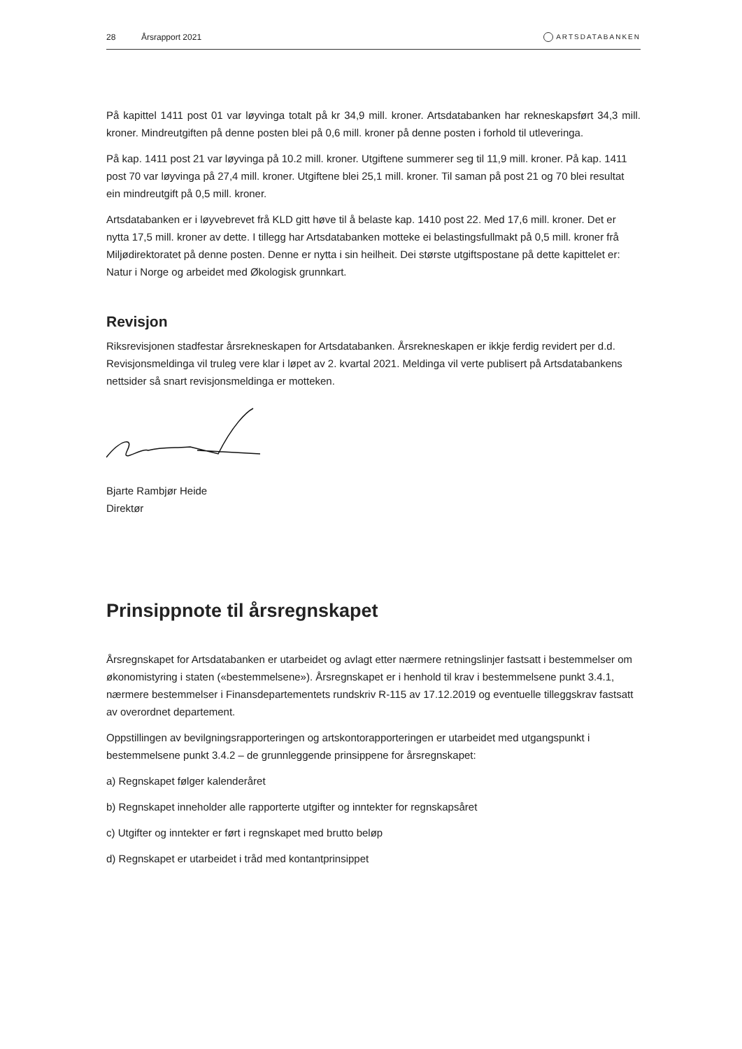28 Årsrapport 2021 ARTSDATABANKEN
På kapittel 1411 post 01 var løyvinga totalt på kr 34,9 mill. kroner. Artsdatabanken har rekneskapsført 34,3 mill. kroner. Mindreutgiften på denne posten blei på 0,6 mill. kroner på denne posten i forhold til utleveringa.
På kap. 1411 post 21 var løyvinga på 10.2 mill. kroner. Utgiftene summerer seg til 11,9 mill. kroner. På kap. 1411 post 70 var løyvinga på 27,4 mill. kroner. Utgiftene blei 25,1 mill. kroner. Til saman på post 21 og 70 blei resultat ein mindreutgift på 0,5 mill. kroner.
Artsdatabanken er i løyvebrevet frå KLD gitt høve til å belaste kap. 1410 post 22. Med 17,6 mill. kroner. Det er nytta 17,5 mill. kroner av dette. I tillegg har Artsdatabanken motteke ei belastingsfullmakt på 0,5 mill. kroner frå Miljødirektoratet på denne posten. Denne er nytta i sin heilheit. Dei største utgiftspostane på dette kapittelet er: Natur i Norge og arbeidet med Økologisk grunnkart.
Revisjon
Riksrevisjonen stadfestar årsrekneskapen for Artsdatabanken. Årsrekneskapen er ikkje ferdig revidert per d.d. Revisjonsmeldinga vil truleg vere klar i løpet av 2. kvartal 2021. Meldinga vil verte publisert på Artsdatabankens nettsider så snart revisjonsmeldinga er motteken.
Bjarte Rambjør Heide
Direktør
Prinsippnote til årsregnskapet
Årsregnskapet for Artsdatabanken er utarbeidet og avlagt etter nærmere retningslinjer fastsatt i bestemmelser om økonomistyring i staten («bestemmelsene»). Årsregnskapet er i henhold til krav i bestemmelsene punkt 3.4.1, nærmere bestemmelser i Finansdepartementets rundskriv R-115 av 17.12.2019 og eventuelle tilleggskrav fastsatt av overordnet departement.
Oppstillingen av bevilgningsrapporteringen og artskontorapporteringen er utarbeidet med utgangspunkt i bestemmelsene punkt 3.4.2 – de grunnleggende prinsippene for årsregnskapet:
a) Regnskapet følger kalenderåret
b) Regnskapet inneholder alle rapporterte utgifter og inntekter for regnskapsåret
c) Utgifter og inntekter er ført i regnskapet med brutto beløp
d) Regnskapet er utarbeidet i tråd med kontantprinsippet